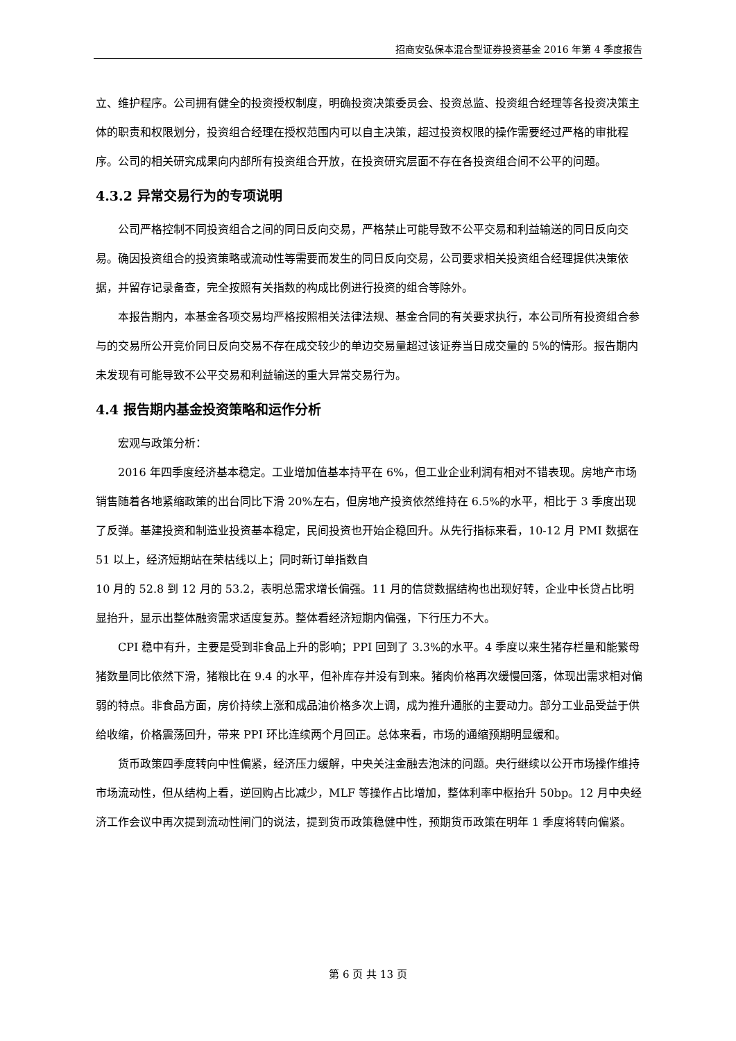招商安弘保本混合型证券投资基金 2016 年第 4 季度报告
立、维护程序。公司拥有健全的投资授权制度，明确投资决策委员会、投资总监、投资组合经理等各投资决策主体的职责和权限划分，投资组合经理在授权范围内可以自主决策，超过投资权限的操作需要经过严格的审批程序。公司的相关研究成果向内部所有投资组合开放，在投资研究层面不存在各投资组合间不公平的问题。
4.3.2 异常交易行为的专项说明
公司严格控制不同投资组合之间的同日反向交易，严格禁止可能导致不公平交易和利益输送的同日反向交易。确因投资组合的投资策略或流动性等需要而发生的同日反向交易，公司要求相关投资组合经理提供决策依据，并留存记录备查，完全按照有关指数的构成比例进行投资的组合等除外。
本报告期内，本基金各项交易均严格按照相关法律法规、基金合同的有关要求执行，本公司所有投资组合参与的交易所公开竞价同日反向交易不存在成交较少的单边交易量超过该证券当日成交量的 5%的情形。报告期内未发现有可能导致不公平交易和利益输送的重大异常交易行为。
4.4 报告期内基金投资策略和运作分析
宏观与政策分析：
2016 年四季度经济基本稳定。工业增加值基本持平在 6%，但工业企业利润有相对不错表现。房地产市场销售随着各地紧缩政策的出台同比下滑 20%左右，但房地产投资依然维持在 6.5%的水平，相比于 3 季度出现了反弹。基建投资和制造业投资基本稳定，民间投资也开始企稳回升。从先行指标来看，10-12 月 PMI 数据在 51 以上，经济短期站在荣枯线以上；同时新订单指数自
10 月的 52.8 到 12 月的 53.2，表明总需求增长偏强。11 月的信贷数据结构也出现好转，企业中长贷占比明显抬升，显示出整体融资需求适度复苏。整体看经济短期内偏强，下行压力不大。
CPI 稳中有升，主要是受到非食品上升的影响；PPI 回到了 3.3%的水平。4 季度以来生猪存栏量和能繁母猪数量同比依然下滑，猪粮比在 9.4 的水平，但补库存并没有到来。猪肉价格再次缓慢回落，体现出需求相对偏弱的特点。非食品方面，房价持续上涨和成品油价格多次上调，成为推升通胀的主要动力。部分工业品受益于供给收缩，价格震荡回升，带来 PPI 环比连续两个月回正。总体来看，市场的通缩预期明显缓和。
货币政策四季度转向中性偏紧，经济压力缓解，中央关注金融去泡沫的问题。央行继续以公开市场操作维持市场流动性，但从结构上看，逆回购占比减少，MLF 等操作占比增加，整体利率中枢抬升 50bp。12 月中央经济工作会议中再次提到流动性闸门的说法，提到货币政策稳健中性，预期货币政策在明年 1 季度将转向偏紧。
第 6 页 共 13 页